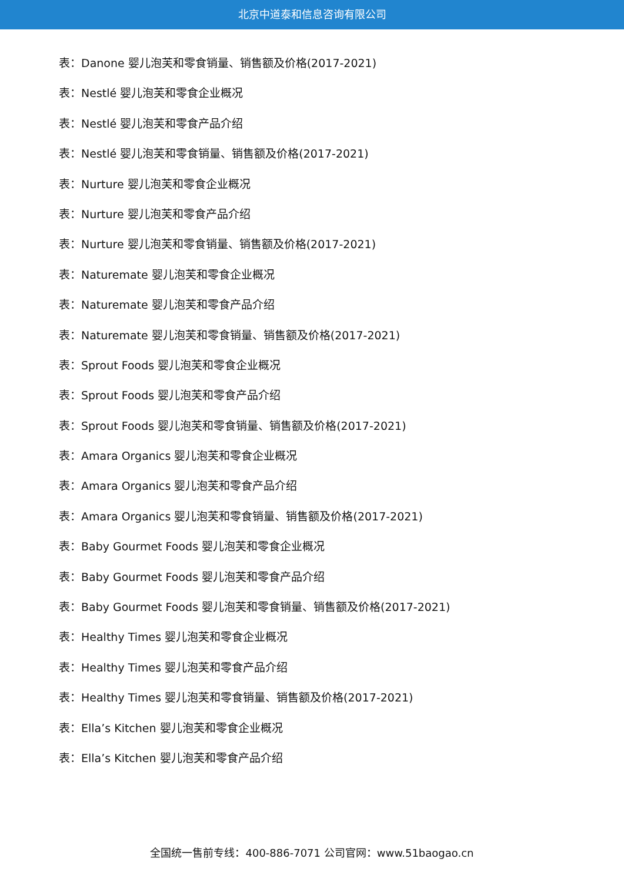北京中道泰和信息咨询有限公司
表：Danone 婴儿泡芙和零食销量、销售额及价格(2017-2021)
表：Nestlé 婴儿泡芙和零食企业概况
表：Nestlé 婴儿泡芙和零食产品介绍
表：Nestlé 婴儿泡芙和零食销量、销售额及价格(2017-2021)
表：Nurture 婴儿泡芙和零食企业概况
表：Nurture 婴儿泡芙和零食产品介绍
表：Nurture 婴儿泡芙和零食销量、销售额及价格(2017-2021)
表：Naturemate 婴儿泡芙和零食企业概况
表：Naturemate 婴儿泡芙和零食产品介绍
表：Naturemate 婴儿泡芙和零食销量、销售额及价格(2017-2021)
表：Sprout Foods 婴儿泡芙和零食企业概况
表：Sprout Foods 婴儿泡芙和零食产品介绍
表：Sprout Foods 婴儿泡芙和零食销量、销售额及价格(2017-2021)
表：Amara Organics 婴儿泡芙和零食企业概况
表：Amara Organics 婴儿泡芙和零食产品介绍
表：Amara Organics 婴儿泡芙和零食销量、销售额及价格(2017-2021)
表：Baby Gourmet Foods 婴儿泡芙和零食企业概况
表：Baby Gourmet Foods 婴儿泡芙和零食产品介绍
表：Baby Gourmet Foods 婴儿泡芙和零食销量、销售额及价格(2017-2021)
表：Healthy Times 婴儿泡芙和零食企业概况
表：Healthy Times 婴儿泡芙和零食产品介绍
表：Healthy Times 婴儿泡芙和零食销量、销售额及价格(2017-2021)
表：Ella’s Kitchen 婴儿泡芙和零食企业概况
表：Ella’s Kitchen 婴儿泡芙和零食产品介绍
全国统一售前专线：400-886-7071 公司官网：www.51baogao.cn